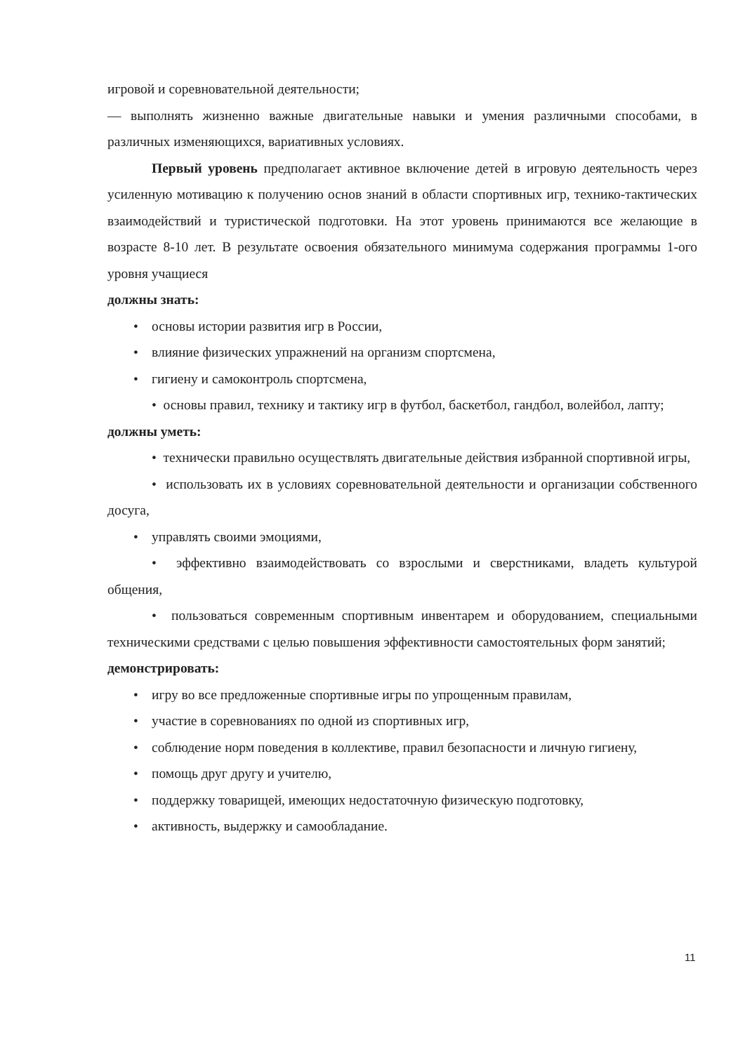игровой и соревновательной деятельности;
— выполнять жизненно важные двигательные навыки и умения различными способами, в различных изменяющихся, вариативных условиях.
Первый уровень предполагает активное включение детей в игровую деятельность через усиленную мотивацию к получению основ знаний в области спортивных игр, технико-тактических взаимодействий и туристической подготовки. На этот уровень принимаются все желающие в возрасте 8-10 лет. В результате освоения обязательного минимума содержания программы 1-ого уровня учащиеся
должны знать:
• основы истории развития игр в России,
• влияние физических упражнений на организм спортсмена,
• гигиену и самоконтроль спортсмена,
• основы правил, технику и тактику игр в футбол, баскетбол, гандбол, волейбол, лапту;
должны уметь:
• технически правильно осуществлять двигательные действия избранной спортивной игры,
• использовать их в условиях соревновательной деятельности и организации собственного досуга,
• управлять своими эмоциями,
• эффективно взаимодействовать со взрослыми и сверстниками, владеть культурой общения,
• пользоваться современным спортивным инвентарем и оборудованием, специальными техническими средствами с целью повышения эффективности самостоятельных форм занятий;
демонстрировать:
• игру во все предложенные спортивные игры по упрощенным правилам,
• участие в соревнованиях по одной из спортивных игр,
• соблюдение норм поведения в коллективе, правил безопасности и личную гигиену,
• помощь друг другу и учителю,
• поддержку товарищей, имеющих недостаточную физическую подготовку,
• активность, выдержку и самообладание.
11